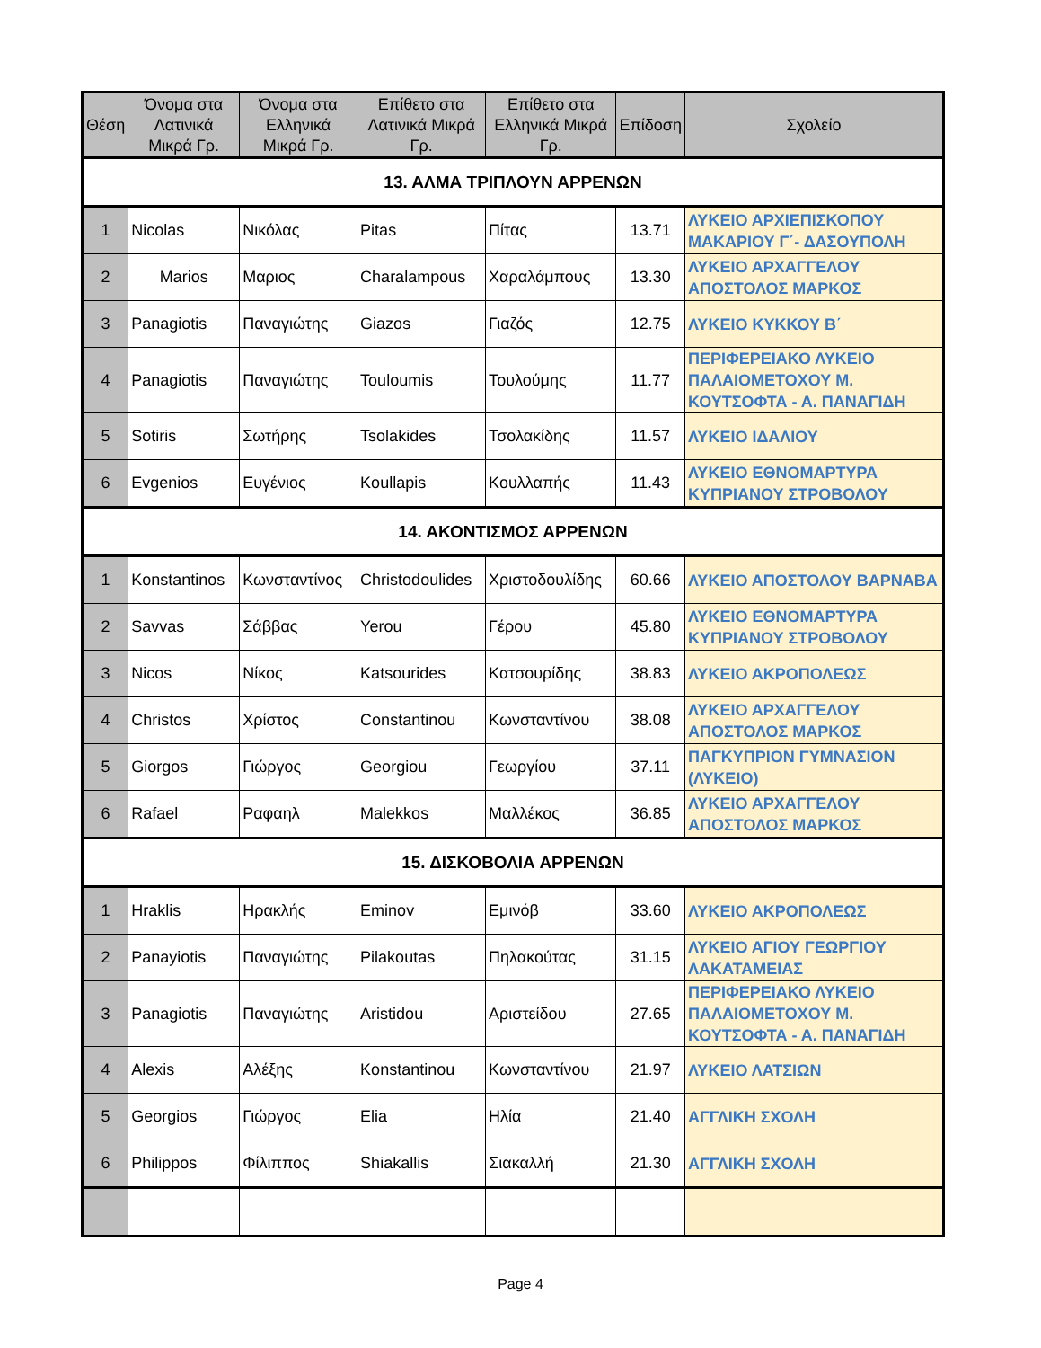| Θέση | Όνομα στα Λατινικά Μικρά Γρ. | Όνομα στα Ελληνικά Μικρά Γρ. | Επίθετο στα Λατινικά Μικρά Γρ. | Επίθετο στα Ελληνικά Μικρά Γρ. | Επίδοση | Σχολείο |
| --- | --- | --- | --- | --- | --- | --- |
| 13. ΑΛΜΑ ΤΡΙΠΛΟΥΝ ΑΡΡΕΝΩΝ | | | | | | |
| 1 | Nicolas | Νικόλας | Pitas | Πίτας | 13.71 | ΛΥΚΕΙΟ ΑΡΧΙΕΠΙΣΚΟΠΟΥ ΜΑΚΑΡΙΟΥ Γ΄- ΔΑΣΟΥΠΟΛΗ |
| 2 | Marios | Μαριος | Charalampous | Χαραλάμπους | 13.30 | ΛΥΚΕΙΟ ΑΡΧΑΓΓΕΛΟΥ ΑΠΟΣΤΟΛΟΣ ΜΑΡΚΟΣ |
| 3 | Panagiotis | Παναγιώτης | Giazos | Γιαζός | 12.75 | ΛΥΚΕΙΟ ΚΥΚΚΟΥ Β΄ |
| 4 | Panagiotis | Παναγιώτης | Touloumis | Τουλούμης | 11.77 | ΠΕΡΙΦΕΡΕΙΑΚΟ ΛΥΚΕΙΟ ΠΑΛΑΙΟΜΕΤΟΧΟΥ Μ. ΚΟΥΤΣΟΦΤΑ - Α. ΠΑΝΑΓΙΔΗ |
| 5 | Sotiris | Σωτήρης | Tsolakides | Τσολακίδης | 11.57 | ΛΥΚΕΙΟ ΙΔΑΛΙΟΥ |
| 6 | Evgenios | Ευγένιος | Koullapis | Κουλλαπής | 11.43 | ΛΥΚΕΙΟ ΕΘΝΟΜΑΡΤΥΡΑ ΚΥΠΡΙΑΝΟΥ ΣΤΡΟΒΟΛΟΥ |
| 14. ΑΚΟΝΤΙΣΜΟΣ ΑΡΡΕΝΩΝ | | | | | | |
| 1 | Konstantinos | Κωνσταντίνος | Christodoulides | Χριστοδουλίδης | 60.66 | ΛΥΚΕΙΟ ΑΠΟΣΤΟΛΟΥ ΒΑΡΝΑΒΑ |
| 2 | Savvas | Σάββας | Yerou | Γέρου | 45.80 | ΛΥΚΕΙΟ ΕΘΝΟΜΑΡΤΥΡΑ ΚΥΠΡΙΑΝΟΥ ΣΤΡΟΒΟΛΟΥ |
| 3 | Nicos | Νίκος | Katsourides | Κατσουρίδης | 38.83 | ΛΥΚΕΙΟ ΑΚΡΟΠΟΛΕΩΣ |
| 4 | Christos | Χρίστος | Constantinou | Κωνσταντίνου | 38.08 | ΛΥΚΕΙΟ ΑΡΧΑΓΓΕΛΟΥ ΑΠΟΣΤΟΛΟΣ ΜΑΡΚΟΣ |
| 5 | Giorgos | Γιώργος | Georgiou | Γεωργίου | 37.11 | ΠΑΓΚΥΠΡΙΟΝ ΓΥΜΝΑΣΙΟΝ (ΛΥΚΕΙΟ) |
| 6 | Rafael | Ραφαηλ | Malekkos | Μαλλέκος | 36.85 | ΛΥΚΕΙΟ ΑΡΧΑΓΓΕΛΟΥ ΑΠΟΣΤΟΛΟΣ ΜΑΡΚΟΣ |
| 15. ΔΙΣΚΟΒΟΛΙΑ ΑΡΡΕΝΩΝ | | | | | | |
| 1 | Hraklis | Ηρακλής | Eminov | Εμινόβ | 33.60 | ΛΥΚΕΙΟ ΑΚΡΟΠΟΛΕΩΣ |
| 2 | Panayiotis | Παναγιώτης | Pilakoutas | Πηλακούτας | 31.15 | ΛΥΚΕΙΟ ΑΓΙΟΥ ΓΕΩΡΓΙΟΥ ΛΑΚΑΤΑΜΕΙΑΣ |
| 3 | Panagiotis | Παναγιώτης | Aristidou | Αριστείδου | 27.65 | ΠΕΡΙΦΕΡΕΙΑΚΟ ΛΥΚΕΙΟ ΠΑΛΑΙΟΜΕΤΟΧΟΥ Μ. ΚΟΥΤΣΟΦΤΑ - Α. ΠΑΝΑΓΙΔΗ |
| 4 | Alexis | Αλέξης | Konstantinou | Κωνσταντίνου | 21.97 | ΛΥΚΕΙΟ ΛΑΤΣΙΩΝ |
| 5 | Georgios | Γιώργος | Elia | Ηλία | 21.40 | ΑΓΓΛΙΚΗ ΣΧΟΛΗ |
| 6 | Philippos | Φίλιππος | Shiakallis | Σιακαλλή | 21.30 | ΑΓΓΛΙΚΗ ΣΧΟΛΗ |
Page 4